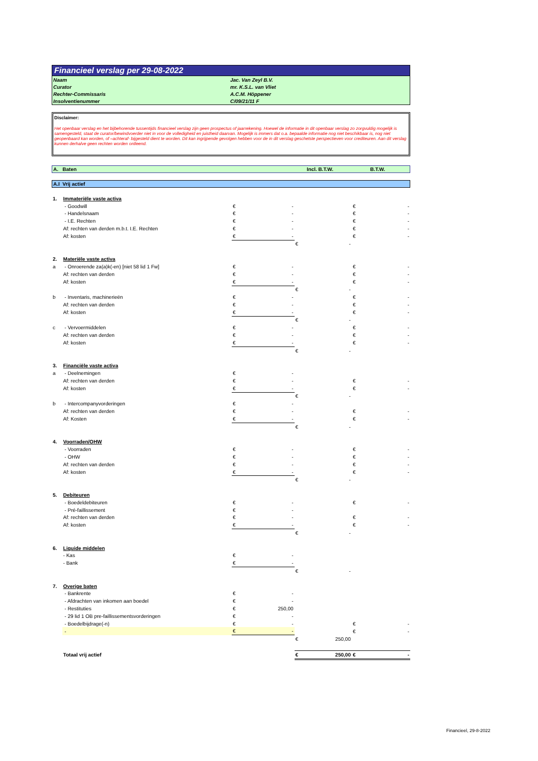Financieel verslag per 29-08-2022
| Naam | Jac. Van Zeyl B.V. |
| Curator | mr. K.S.L. van Vliet |
| Rechter-Commissaris | A.C.M. Höppener |
| Insolventienummer | C/09/21/11 F |
Disclaimer:
Het openbaar verslag en het bijbehorende tussentijds financieel verslag zijn geen prospectus of jaarrekening. Hoewel de informatie in dit openbaar verslag zo zorgvuldig mogelijk is samengesteld, staat de curator/bewindvoerder niet in voor de volledigheid en juistheid daarvan. Mogelijk is immers dat o.a. bepaalde informatie nog niet beschikbaar is, nog niet geopenbaard kan worden, of –achteraf- bijgesteld dient te worden. Dit kan ingrijpende gevolgen hebben voor de in dit verslag geschetste perspectieven voor crediteuren. Aan dit verslag kunnen derhalve geen rechten worden ontleend.
A. Baten Incl. B.T.W. B.T.W.
A.I Vrij actief
| 1. | Immateriële vaste activa | | | | | | |
| | - Goodwill | € | - | | | € | - |
| | - Handelsnaam | € | - | | | € | - |
| | - I.E. Rechten | € | - | | | € | - |
| | Af: rechten van derden m.b.t. I.E. Rechten | € | - | | | € | - |
| | Af: kosten | € | - | | | € | - |
| | | | | € | - | | |
| 2. | Materiële vaste activa | | | | | | |
| a | - Onroerende za(a)k(-en) [niet 58 lid 1 Fw] | € | - | | | € | - |
| | Af: rechten van derden | € | - | | | € | - |
| | Af: kosten | € | - | | | € | - |
| | | | | € | - | | |
| b | - Inventaris, machinerieën | € | - | | | € | - |
| | Af: rechten van derden | € | - | | | € | - |
| | Af: kosten | € | - | | | € | - |
| | | | | € | - | | |
| c | - Vervoermiddelen | € | - | | | € | - |
| | Af: rechten van derden | € | - | | | € | - |
| | Af: kosten | € | - | | | € | - |
| | | | | € | - | | |
| 3. | Financiële vaste activa | | | | | | |
| a | - Deelnemingen | € | - | | | | |
| | Af: rechten van derden | € | - | | | € | - |
| | Af: kosten | € | - | | | € | - |
| | | | | € | - | | |
| b | - Intercompanyvorderingen | € | - | | | | |
| | Af: rechten van derden | € | - | | | € | - |
| | Af: Kosten | € | - | | | € | - |
| | | | | € | - | | |
| 4. | Voorraden/OHW | | | | | | |
| | - Voorraden | € | - | | | € | - |
| | - OHW | € | - | | | € | - |
| | Af: rechten van derden | € | - | | | € | - |
| | Af: kosten | € | - | | | € | - |
| | | | | € | - | | |
| 5. | Debiteuren | | | | | | |
| | - Boedeldebiteuren | € | - | | | € | - |
| | - Pré-faillissement | € | - | | | | |
| | Af: rechten van derden | € | - | | | € | - |
| | Af: kosten | € | - | | | € | - |
| | | | | € | - | | |
| 6. | Liquide middelen | | | | | | |
| | - Kas | € | - | | | | |
| | - Bank | € | - | | | | |
| | | | | € | - | | |
| 7. | Overige baten | | | | | | |
| | - Bankrente | € | - | | | | |
| | - Afdrachten van inkomen aan boedel | € | - | | | | |
| | - Restituties | € | 250,00 | | | | |
| | - 29 lid 1 OB pre-faillissementsvorderingen | € | - | | | | |
| | - Boedelbijdrage(-n) | € | - | | | € | - |
| | - | € | - | | | € | - |
| | | | | € | 250,00 | | |
| | Totaal vrij actief | | | € | 250,00 | € | - |
Financieel, 29-8-2022